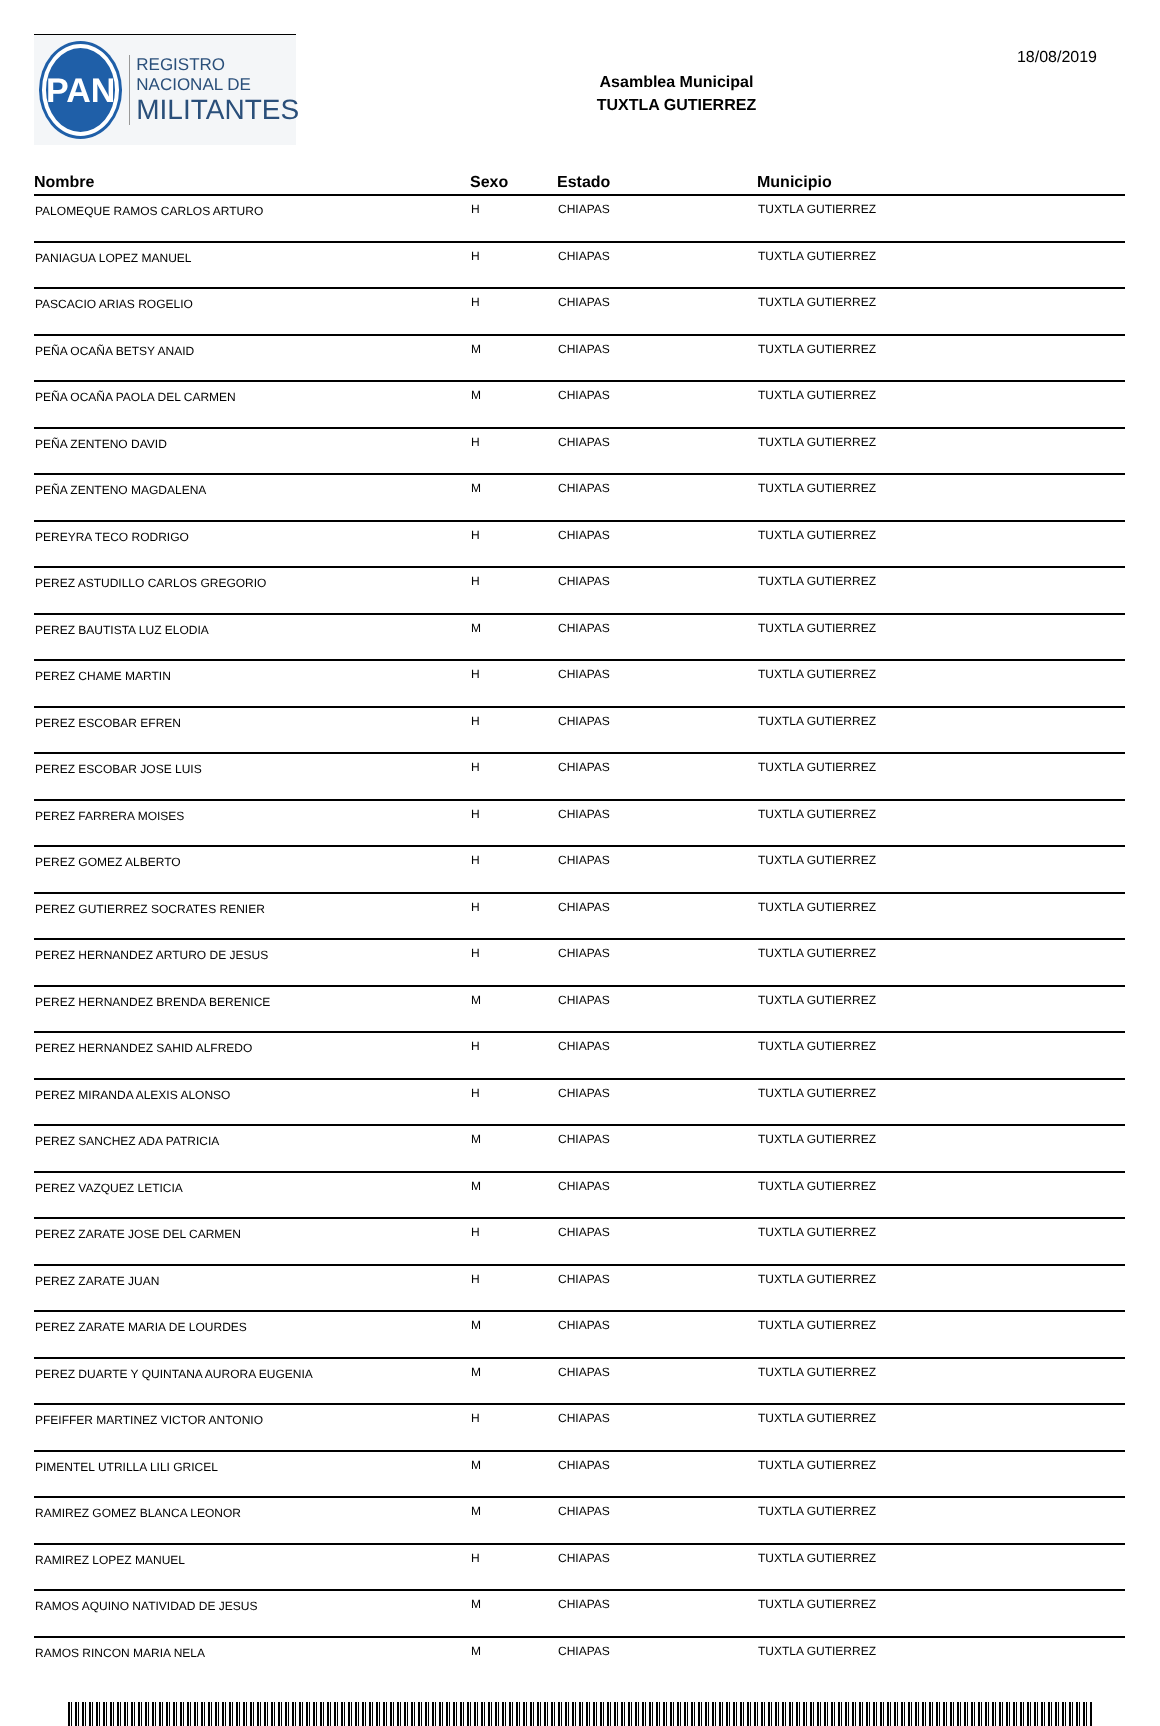PAN
REGISTRO
NACIONAL DE
MILITANTES
Asamblea Municipal
TUXTLA GUTIERREZ
18/08/2019
| Nombre | Sexo | Estado | Municipio |
| --- | --- | --- | --- |
| PALOMEQUE RAMOS CARLOS ARTURO | H | CHIAPAS | TUXTLA GUTIERREZ |
| PANIAGUA LOPEZ MANUEL | H | CHIAPAS | TUXTLA GUTIERREZ |
| PASCACIO ARIAS ROGELIO | H | CHIAPAS | TUXTLA GUTIERREZ |
| PEÑA OCAÑA BETSY ANAID | M | CHIAPAS | TUXTLA GUTIERREZ |
| PEÑA OCAÑA PAOLA DEL CARMEN | M | CHIAPAS | TUXTLA GUTIERREZ |
| PEÑA ZENTENO DAVID | H | CHIAPAS | TUXTLA GUTIERREZ |
| PEÑA ZENTENO MAGDALENA | M | CHIAPAS | TUXTLA GUTIERREZ |
| PEREYRA TECO RODRIGO | H | CHIAPAS | TUXTLA GUTIERREZ |
| PEREZ ASTUDILLO CARLOS GREGORIO | H | CHIAPAS | TUXTLA GUTIERREZ |
| PEREZ BAUTISTA LUZ ELODIA | M | CHIAPAS | TUXTLA GUTIERREZ |
| PEREZ CHAME MARTIN | H | CHIAPAS | TUXTLA GUTIERREZ |
| PEREZ ESCOBAR EFREN | H | CHIAPAS | TUXTLA GUTIERREZ |
| PEREZ ESCOBAR JOSE LUIS | H | CHIAPAS | TUXTLA GUTIERREZ |
| PEREZ FARRERA MOISES | H | CHIAPAS | TUXTLA GUTIERREZ |
| PEREZ GOMEZ ALBERTO | H | CHIAPAS | TUXTLA GUTIERREZ |
| PEREZ GUTIERREZ SOCRATES RENIER | H | CHIAPAS | TUXTLA GUTIERREZ |
| PEREZ HERNANDEZ ARTURO DE JESUS | H | CHIAPAS | TUXTLA GUTIERREZ |
| PEREZ HERNANDEZ BRENDA BERENICE | M | CHIAPAS | TUXTLA GUTIERREZ |
| PEREZ HERNANDEZ SAHID ALFREDO | H | CHIAPAS | TUXTLA GUTIERREZ |
| PEREZ MIRANDA ALEXIS ALONSO | H | CHIAPAS | TUXTLA GUTIERREZ |
| PEREZ SANCHEZ ADA PATRICIA | M | CHIAPAS | TUXTLA GUTIERREZ |
| PEREZ VAZQUEZ LETICIA | M | CHIAPAS | TUXTLA GUTIERREZ |
| PEREZ ZARATE JOSE DEL CARMEN | H | CHIAPAS | TUXTLA GUTIERREZ |
| PEREZ ZARATE JUAN | H | CHIAPAS | TUXTLA GUTIERREZ |
| PEREZ ZARATE MARIA DE LOURDES | M | CHIAPAS | TUXTLA GUTIERREZ |
| PEREZ DUARTE Y QUINTANA AURORA EUGENIA | M | CHIAPAS | TUXTLA GUTIERREZ |
| PFEIFFER MARTINEZ VICTOR ANTONIO | H | CHIAPAS | TUXTLA GUTIERREZ |
| PIMENTEL UTRILLA LILI GRICEL | M | CHIAPAS | TUXTLA GUTIERREZ |
| RAMIREZ GOMEZ BLANCA LEONOR | M | CHIAPAS | TUXTLA GUTIERREZ |
| RAMIREZ LOPEZ MANUEL | H | CHIAPAS | TUXTLA GUTIERREZ |
| RAMOS AQUINO NATIVIDAD DE JESUS | M | CHIAPAS | TUXTLA GUTIERREZ |
| RAMOS RINCON MARIA NELA | M | CHIAPAS | TUXTLA GUTIERREZ |